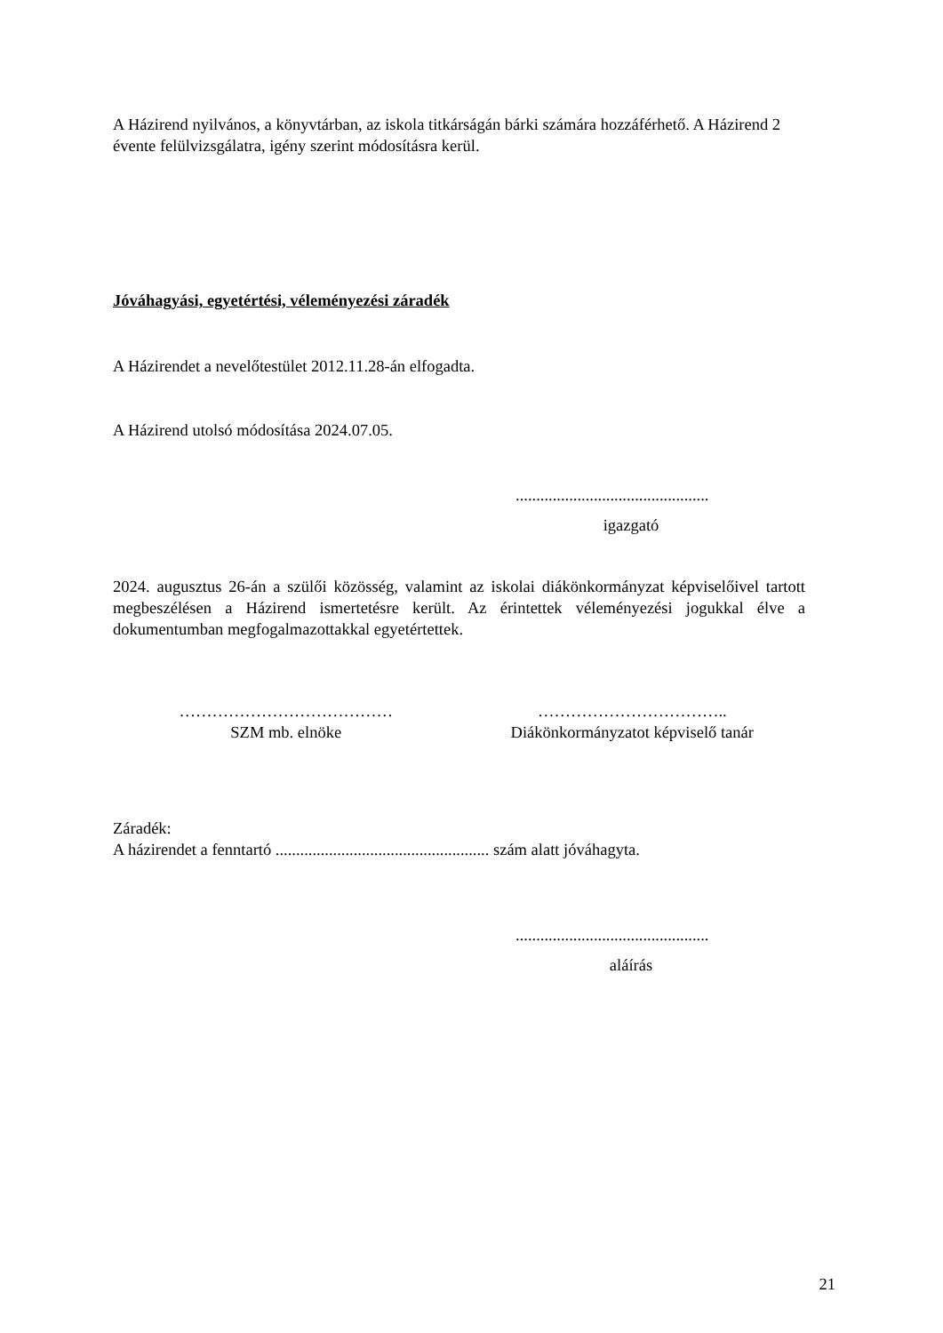A Házirend nyilvános, a könyvtárban, az iskola titkárságán bárki számára hozzáférhető. A Házirend 2 évente felülvizsgálatra, igény szerint módosításra kerül.
Jóváhagyási, egyetértési, véleményezési záradék
A Házirendet a nevelőtestület 2012.11.28-án elfogadta.
A Házirend utolsó módosítása 2024.07.05.
...............................................
igazgató
2024. augusztus 26-án a szülői közösség, valamint az iskolai diákönkormányzat képviselőivel tartott megbeszélésen a Házirend ismertetésre került. Az érintettek véleményezési jogukkal élve a dokumentumban megfogalmazottakkal egyetértettek.
…………………………………
SZM mb. elnöke
……………………………..
Diákönkormányzatot képviselő tanár
Záradék:
A házirendet a fenntartó .................................................... szám alatt jóváhagyta.
...............................................
aláírás
21